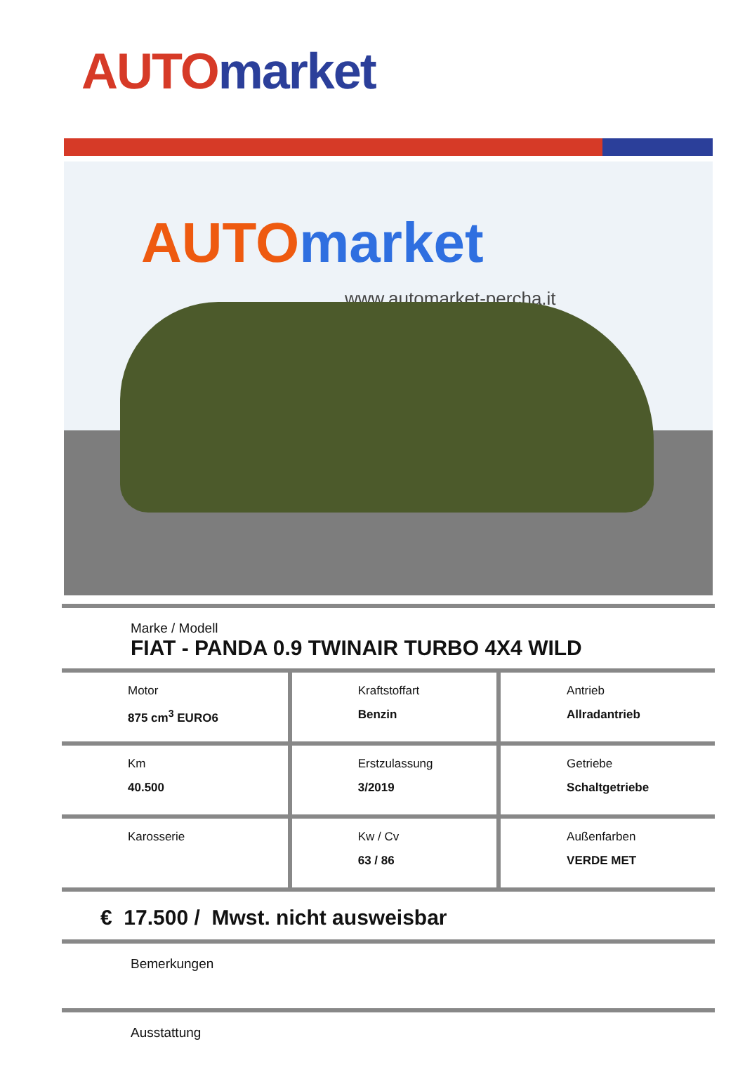AUTO market
AUTO market
www.automarket-percha.it
Marke / Modell
FIAT - PANDA 0.9 TWINAIR TURBO 4X4 WILD
| Motor 875 cm<sup>3</sup> EURO6 | Kraftstoffart Benzin | Antrieb Allradantrieb |
| Km 40.500 | Erstzulassung 3/2019 | Getriebe Schaltgetriebe |
| Karosserie | Kw / Cv 63 / 86 | Außenfarben VERDE MET |
€ 17.500 / Mwst. nicht ausweisbar
Bemerkungen
Ausstattung